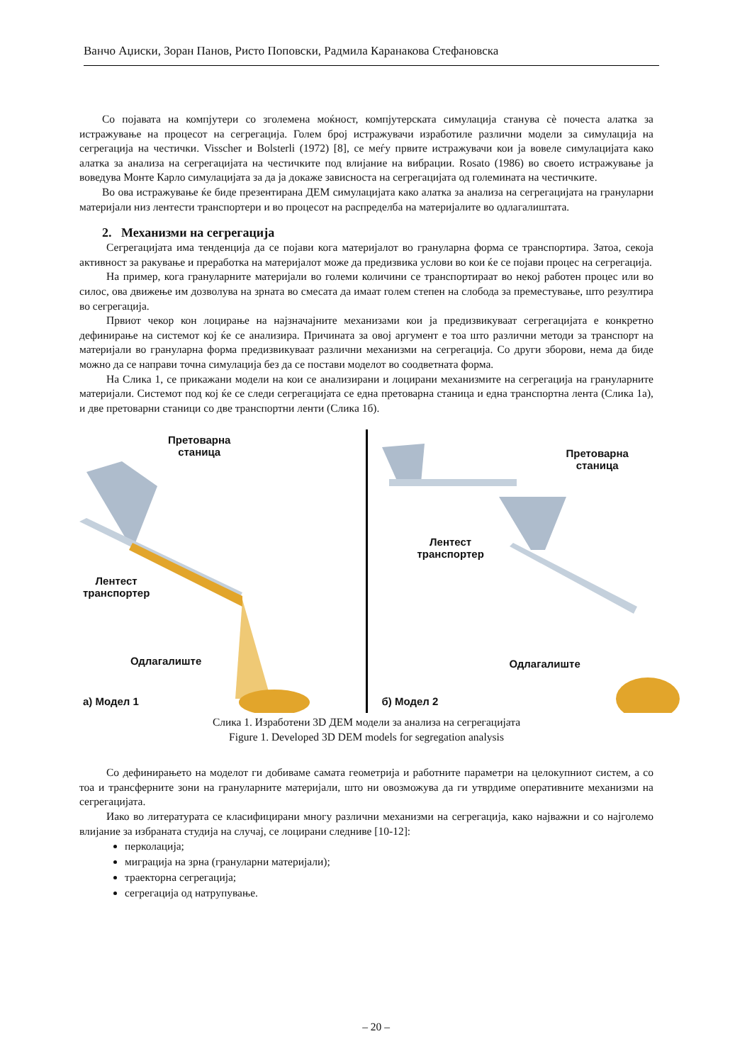Ванчо Аџиски, Зоран Панов, Ристо Поповски, Радмила Каранакова Стефановска
Со појавата на компјутери со зголемена моќност, компјутерската симулација станува сè почеста алатка за истражување на процесот на сегрегација. Голем број истражувачи изработиле различни модели за симулација на сегрегација на честички. Visscher и Bolsterli (1972) [8], се меѓу првите истражувачи кои ја вовеле симулацијата како алатка за анализа на сегрегацијата на честичките под влијание на вибрации. Rosato (1986) во своето истражување ја воведува Монте Карло симулацијата за да ја докаже зависноста на сегрегацијата од големината на честичките.
Во ова истражување ќе биде презентирана ДЕМ симулацијата како алатка за анализа на сегрегацијата на грануларни материјали низ лентести транспортери и во процесот на распределба на материјалите во одлагалиштата.
2. Механизми на сегрегација
Сегрегацијата има тенденција да се појави кога материјалот во грануларна форма се транспортира. Затоа, секоја активност за ракување и преработка на материјалот може да предизвика услови во кои ќе се појави процес на сегрегација.
На пример, кога грануларните материјали во големи количини се транспортираат во некој работен процес или во силос, ова движење им дозволува на зрната во смесата да имаат голем степен на слобода за преместување, што резултира во сегрегација.
Првиот чекор кон лоцирање на најзначајните механизами кои ја предизвикуваат сегрегацијата е конкретно дефинирање на системот кој ќе се анализира. Причината за овој аргумент е тоа што различни методи за транспорт на материјали во грануларна форма предизвикуваат различни механизми на сегрегација. Со други зборови, нема да биде можно да се направи точна симулација без да се постави моделот во соодветната форма.
На Слика 1, се прикажани модели на кои се анализирани и лоцирани механизмите на сегрегација на грануларните материјали. Системот под кој ќе се следи сегрегацијата се една претоварна станица и една транспортна лента (Слика 1а), и две претоварни станици со две транспортни ленти (Слика 1б).
Претоварна
станица
Лентест
транспортер
Одлагалиште
а) Модел 1
Претоварна
станица
Лентест
транспортер
Одлагалиште
б) Модел 2
Слика 1. Изработени 3D ДЕМ модели за анализа на сегрегацијата
Figure 1. Developed 3D DEM models for segregation analysis
Со дефинирањето на моделот ги добиваме самата геометрија и работните параметри на целокупниот систем, а со тоа и трансферните зони на грануларните материјали, што ни овозможува да ги утврдиме оперативните механизми на сегрегацијата.
Иако во литературата се класифицирани многу различни механизми на сегрегација, како најважни и со најголемо влијание за избраната студија на случај, се лоцирани следниве [10-12]:
перколација;
миграција на зрна (грануларни материјали);
траекторна сегрегација;
сегрегација од натрупување.
– 20 –